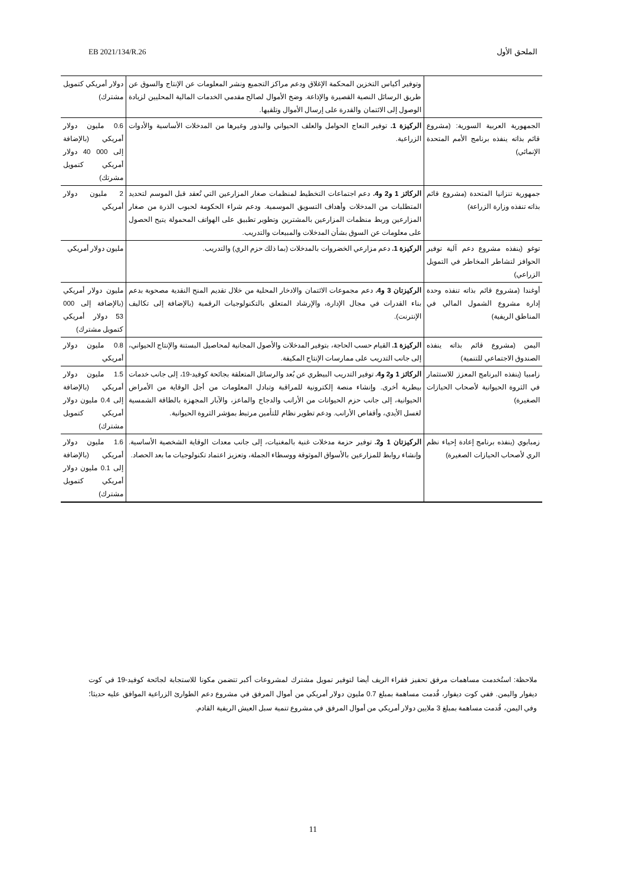EB 2021/134/R.26 الملحق الأول
| | وتوفير أكياس التخزين المحكمة الإغلاق ودعم مراكز التجميع ونشر المعلومات عن الإنتاج والسوق عن طريق الرسائل النصية القصيرة والإذاعة. وضخ الأموال لصالح مقدمي الخدمات المالية المحليين لزيادة الوصول إلى الائتمان والقدرة على إرسال الأموال وتلقيها. | دولار أمريكي كتمويل مشترك) |
| الجمهورية العربية السورية: (مشروع قائم بذاته ينفذه برنامج الأمم المتحدة الإنمائي) | الركيزة 1. توفير النعاج الحوامل والعلف الحيواني والبذور وغيرها من المدخلات الأساسية والأدوات الزراعية. | 0.6 مليون دولار أمريكي (بالإضافة إلى 000 40 دولار أمريكي كتمويل مشرتك) |
| جمهورية تنزانيا المتحدة (مشروع قائم بذاته تنفذه وزارة الزراعة) | الركائز 1 و2 و4. دعم اجتماعات التخطيط لمنظمات صغار المزارعين التي تُعقد قبل الموسم لتحديد المتطلبات من المدخلات وأهداف التسويق الموسمية. ودعم شراء الحكومة لحبوب الذرة من صغار المزارعين وربط منظمات المزارعين بالمشترين وتطوير تطبيق على الهواتف المحمولة يتيح الحصول على معلومات عن السوق بشأن المدخلات والمبيعات والتدريب. | 2 مليون دولار أمريكي |
| توغو (ينفذه مشروع دعم آلية توفير الحوافز لتشاطر المخاطر في التمويل الزراعي) | الركيزة 1. دعم مزارعي الخضروات بالمدخلات (بما ذلك حزم الري) والتدريب. | مليون دولار أمريكي |
| أوغندا (مشروع قائم بذاته تنفذه وحدة إدارة مشروع الشمول المالي في المناطق الريفية) | الركيزتان 3 و4. دعم مجموعات الائتمان والادخار المحلية من خلال تقديم المنح النقدية مصحوبة بدعم بناء القدرات في مجال الإدارة، والإرشاد المتعلق بالتكنولوجيات الرقمية (بالإضافة إلى تكاليف الإنترنت). | مليون دولار أمريكي (بالإضافة إلى 000 53 دولار أمريكي كتمويل مشترك) |
| اليمن (مشروع قائم بذاته ينفذه الصندوق الاجتماعي للتنمية) | الركيزة 1. القيام حسب الحاجة، بتوفير المدخلات والأصول المجانية لمحاصيل البستنة والإنتاج الحيواني، إلى جانب التدريب على ممارسات الإنتاج المكيفة. | 0.8 مليون دولار أمريكي |
| زامبيا (ينفذه البرنامج المعزز للاستثمار في الثروة الحيوانية لأصحاب الحيازات الصغيرة) | الركائز 1 و2 و4. توفير التدريب البيطري عن بُعد والرسائل المتعلقة بجائحة كوفيد-19، إلى جانب خدمات بيطرية أخرى. وإنشاء منصة إلكترونية للمراقبة وتبادل المعلومات من أجل الوقاية من الأمراض الحيوانية، إلى جانب حزم الحيوانات من الأرانب والدجاج والماعز، والآبار المجهزة بالطاقة الشمسية لغسل الأيدي، وأقفاص الأرانب. ودعم تطوير نظام للتأمين مرتبط بمؤشر الثروة الحيوانية. | 1.5 مليون دولار أمريكي (بالإضافة إلى 0.4 مليون دولار أمريكي كتمويل مشترك) |
| زمبابوي (ينفذه برنامج إعادة إحياء نظم الري لأصحاب الحيازات الصغيرة) | الركيزتان 1 و2. توفير حزمة مدخلات غنية بالمغنيات، إلى جانب معدات الوقاية الشخصية الأساسية. وإنشاء روابط للمزارعين بالأسواق الموثوقة ووسطاء الجملة، وتعزيز اعتماد تكنولوجيات ما بعد الحصاد. | 1.6 مليون دولار أمريكي (بالإضافة إلى 0.1 مليون دولار أمريكي كتمويل مشترك) |
ملاحظة: استُخدمت مساهمات مرفق تحفيز فقراء الريف أيضا لتوفير تمويل مشترك لمشروعات أكبر تتضمن مكونا للاستجابة لجائحة كوفيد-19 في كوت ديفوار واليمن. ففي كوت ديفوار، قُدمت مساهمة بمبلغ 0.7 مليون دولار أمريكي من أموال المرفق في مشروع دعم الطوارئ الزراعية الموافق عليه حديثا؛ وفي اليمن، قُدمت مساهمة بمبلغ 3 ملايين دولار أمريكي من أموال المرفق في مشروع تنمية سبل العيش الريفية القادم.
11